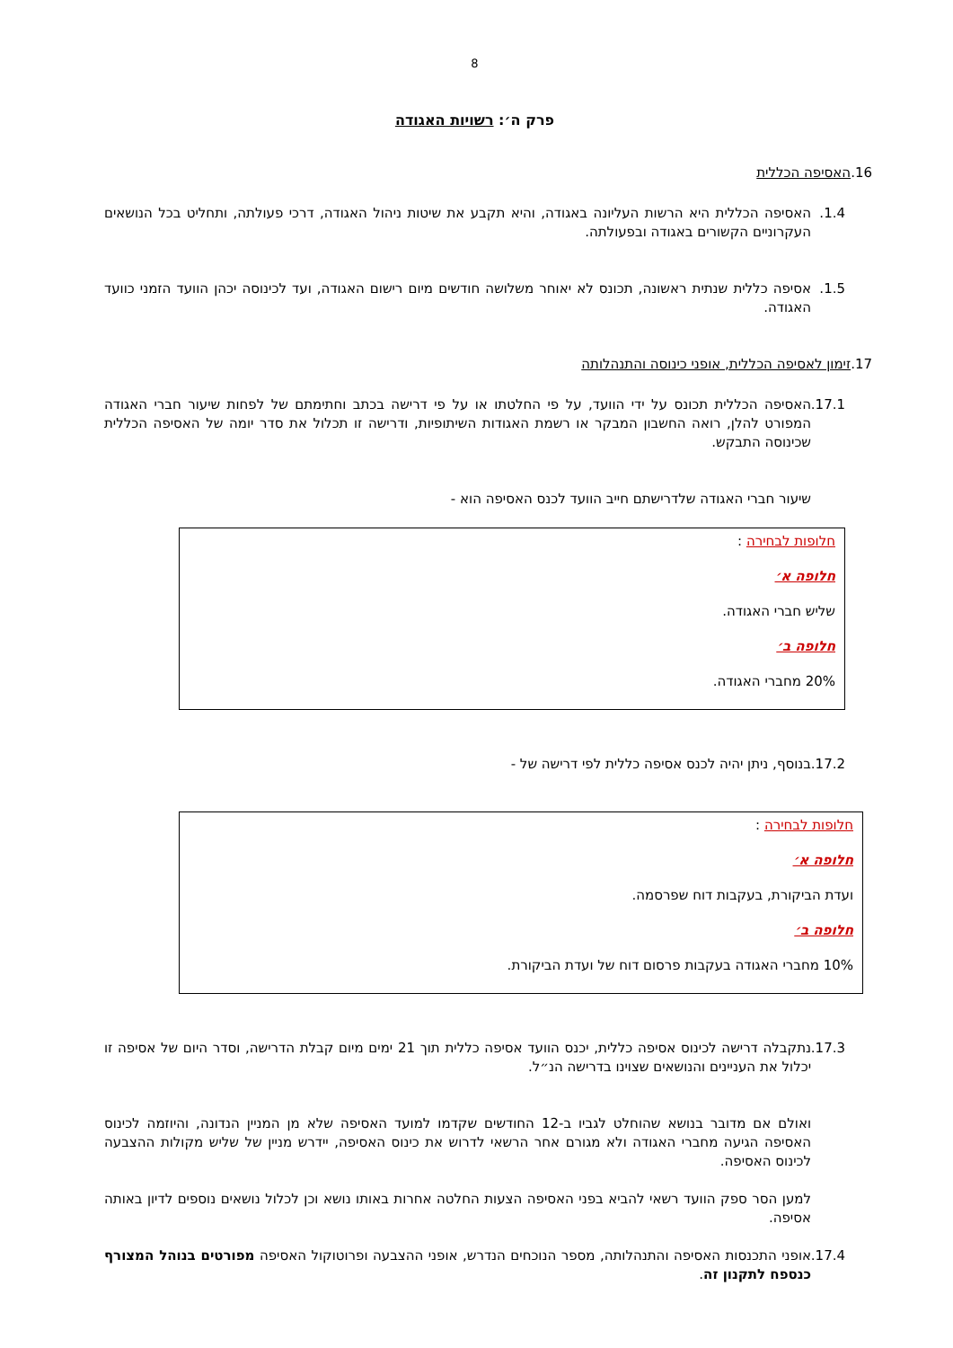8
פרק ה׳: רשויות האגודה
16.האסיפה הכללית
1.4. האסיפה הכללית היא הרשות העליונה באגודה, והיא תקבע את שיטות ניהול האגודה, דרכי פעולתה, ותחליט בכל הנושאים העקרוניים הקשורים באגודה ובפעולתה.
1.5. אסיפה כללית שנתית ראשונה, תכונס לא יאוחר משלושה חודשים מיום רישום האגודה, ועד לכינוסה יכהן הוועד הזמני כוועד האגודה.
17.זימון לאסיפה הכללית, אופני כינוסה והתנהלותה
17.1.
האסיפה הכללית תכונס על ידי הוועד, על פי החלטתו או על פי דרישה בכתב וחתימתם של לפחות שיעור חברי האגודה המפורט להלן, רואה החשבון המבקר או רשמת האגודות השיתופיות, ודרישה זו תכלול את סדר יומה של האסיפה הכללית שכינוסה התבקש.
שיעור חברי האגודה שלדרישתם חייב הוועד לכנס האסיפה הוא -
חלופות לבחירה :
חלופה א׳
שליש חברי האגודה.
חלופה ב׳
20% מחברי האגודה.
17.2.
בנוסף, ניתן יהיה לכנס אסיפה כללית לפי דרישה של -
חלופות לבחירה :
חלופה א׳
ועדת הביקורת, בעקבות דוח שפרסמה.
חלופה ב׳
10% מחברי האגודה בעקבות פרסום דוח של ועדת הביקורת.
17.3.
נתקבלה דרישה לכינוס אסיפה כללית, יכנס הוועד אסיפה כללית תוך 21 ימים מיום קבלת הדרישה, וסדר היום של אסיפה זו יכלול את העניינים והנושאים שצוינו בדרישה הנ״ל.
ואולם אם מדובר בנושא שהוחלט לגביו ב-12 החודשים שקדמו למועד האסיפה שלא מן המניין הנדונה, והיוזמה לכינוס האסיפה הגיעה מחברי האגודה ולא מגורם אחר הרשאי לדרוש את כינוס האסיפה, יידרש מניין של שליש מקולות ההצבעה לכינוס האסיפה.
למען הסר ספק הוועד רשאי להביא בפני האסיפה הצעות החלטה אחרות באותו נושא וכן לכלול נושאים נוספים לדיון באותה אסיפה.
17.4.
אופני התכנסות האסיפה והתנהלותה, מספר הנוכחים הנדרש, אופני ההצבעה ופרוטוקול האסיפה מפורטים בנוהל המצורף כנספח לתקנון זה.